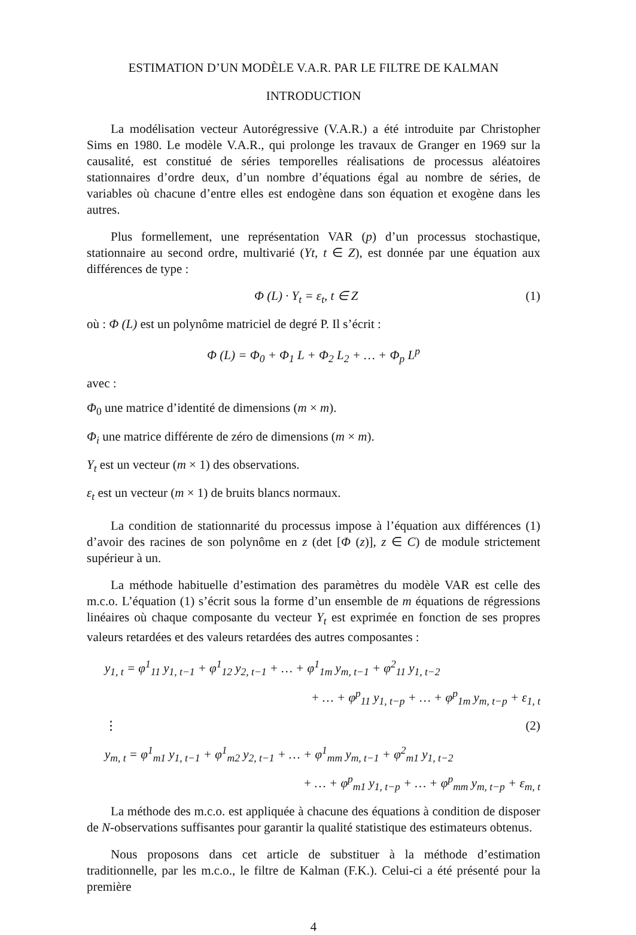ESTIMATION D’UN MODÈLE V.A.R. PAR LE FILTRE DE KALMAN
INTRODUCTION
La modélisation vecteur Autorégressive (V.A.R.) a été introduite par Christopher Sims en 1980. Le modèle V.A.R., qui prolonge les travaux de Granger en 1969 sur la causalité, est constitué de séries temporelles réalisations de processus aléatoires stationnaires d’ordre deux, d’un nombre d’équations égal au nombre de séries, de variables où chacune d’entre elles est endogène dans son équation et exogène dans les autres.
Plus formellement, une représentation VAR (p) d’un processus stochastique, stationnaire au second ordre, multivarié (Yt, t ∈ Z), est donnée par une équation aux différences de type :
Φ (L) · Y<sub>t</sub> = ε<sub>t</sub>, t ∈ Z (1)
où : Φ (L) est un polynôme matriciel de degré P. Il s’écrit :
Φ (L) = Φ<sub>0</sub> + Φ<sub>1</sub> L + Φ<sub>2</sub> L<sub>2</sub> + … + Φ<sub>p</sub> L<sup>p</sup>
avec :
Φ<sub>0</sub> une matrice d’identité de dimensions (m × m).
Φ<sub>i</sub> une matrice différente de zéro de dimensions (m × m).
Y<sub>t</sub> est un vecteur (m × 1) des observations.
ε<sub>t</sub> est un vecteur (m × 1) de bruits blancs normaux.
La condition de stationnarité du processus impose à l’équation aux différences (1) d’avoir des racines de son polynôme en z (det [Φ (z)], z ∈ C) de module strictement supérieur à un.
La méthode habituelle d’estimation des paramètres du modèle VAR est celle des m.c.o. L’équation (1) s’écrit sous la forme d’un ensemble de m équations de régressions linéaires où chaque composante du vecteur Y<sub>t</sub> est exprimée en fonction de ses propres valeurs retardées et des valeurs retardées des autres composantes :
y<sub>1, t</sub> = φ<sup>1</sup><sub>11</sub> y<sub>1, t−1</sub> + φ<sup>1</sup><sub>12</sub> y<sub>2, t−1</sub> + … + φ<sup>1</sup><sub>1m</sub> y<sub>m, t−1</sub> + φ<sup>2</sup><sub>11</sub> y<sub>1, t−2</sub>
+ … + φ<sup>p</sup><sub>11</sub> y<sub>1, t−p</sub> + … + φ<sup>p</sup><sub>1m</sub> y<sub>m, t−p</sub> + ε<sub>1, t</sub>
⋮ (2)
y<sub>m, t</sub> = φ<sup>1</sup><sub>m1</sub> y<sub>1, t−1</sub> + φ<sup>1</sup><sub>m2</sub> y<sub>2, t−1</sub> + … + φ<sup>1</sup><sub>mm</sub> y<sub>m, t−1</sub> + φ<sup>2</sup><sub>m1</sub> y<sub>1, t−2</sub>
+ … + φ<sup>p</sup><sub>m1</sub> y<sub>1, t−p</sub> + … + φ<sup>p</sup><sub>mm</sub> y<sub>m, t−p</sub> + ε<sub>m, t</sub>
La méthode des m.c.o. est appliquée à chacune des équations à condition de disposer de N-observations suffisantes pour garantir la qualité statistique des estimateurs obtenus.
Nous proposons dans cet article de substituer à la méthode d’estimation traditionnelle, par les m.c.o., le filtre de Kalman (F.K.). Celui-ci a été présenté pour la première
4